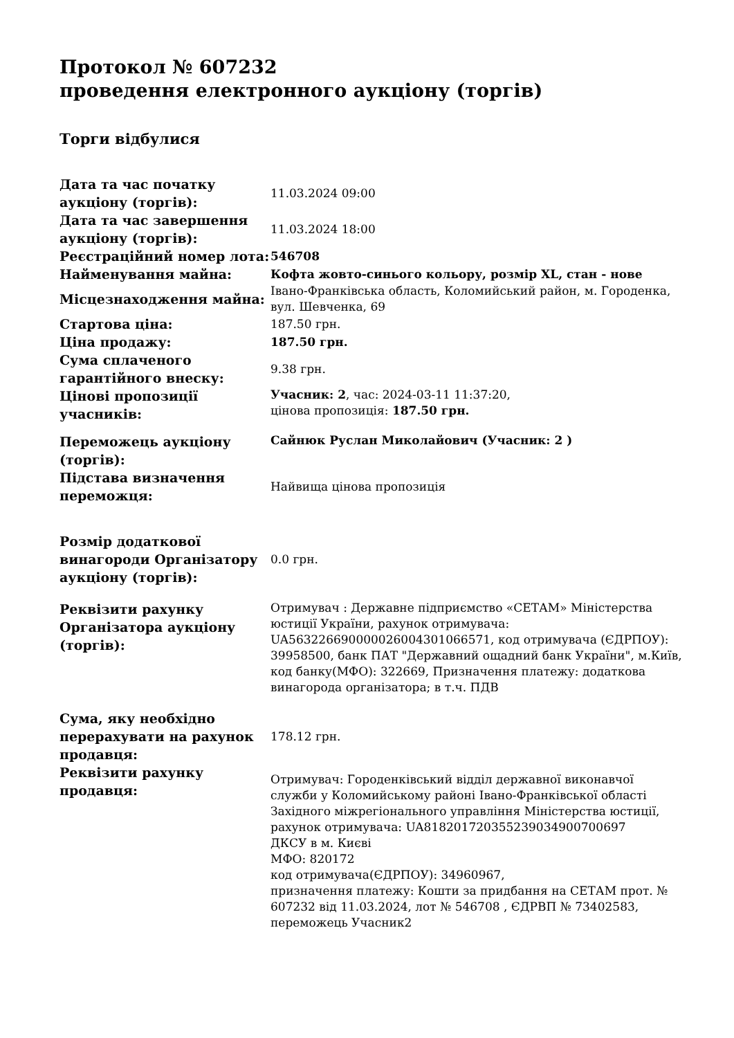Протокол № 607232
проведення електронного аукціону (торгів)
Торги відбулися
| Дата та час початку аукціону (торгів): | 11.03.2024 09:00 |
| Дата та час завершення аукціону (торгів): | 11.03.2024 18:00 |
| Реєстраційний номер лота: | 546708 |
| Найменування майна: | Кофта жовто-синього кольору, розмір XL, стан - нове |
| Місцезнаходження майна: | Івано-Франківська область, Коломийський район, м. Городенка, вул. Шевченка, 69 |
| Стартова ціна: | 187.50 грн. |
| Ціна продажу: | 187.50 грн. |
| Сума сплаченого гарантійного внеску: | 9.38 грн. |
| Цінові пропозиції учасників: | Учасник: 2 , час: 2024-03-11 11:37:20, цінова пропозиція: 187.50 грн. |
| Переможець аукціону (торгів): | Сайнюк Руслан Миколайович (Учасник: 2 ) |
| Підстава визначення переможця: | Найвища цінова пропозиція |
| Розмір додаткової винагороди Організатору аукціону (торгів): | 0.0 грн. |
| Реквізити рахунку Організатора аукціону (торгів): | Отримувач : Державне підприємство «СЕТАМ» Міністерства юстиції України, рахунок отримувача: UA563226690000026004301066571, код отримувача (ЄДРПОУ): 39958500, банк ПАТ "Державний ощадний банк України", м.Київ, код банку(МФО): 322669, Призначення платежу: додаткова винагорода організатора; в т.ч. ПДВ |
| Сума, яку необхідно перерахувати на рахунок продавця: | 178.12 грн. |
| Реквізити рахунку продавця: | Отримувач: Городенківський відділ державної виконавчої служби у Коломийському районі Івано-Франківської області Західного міжрегіонального управління Міністерства юстиції, рахунок отримувача: UA818201720355239034900700697 ДКСУ в м. Києві МФО: 820172 код отримувача(ЄДРПОУ): 34960967, призначення платежу: Кошти за придбання на СЕТАМ прот. № 607232 від 11.03.2024, лот № 546708 , ЄДРВП № 73402583, переможець Учасник2 |